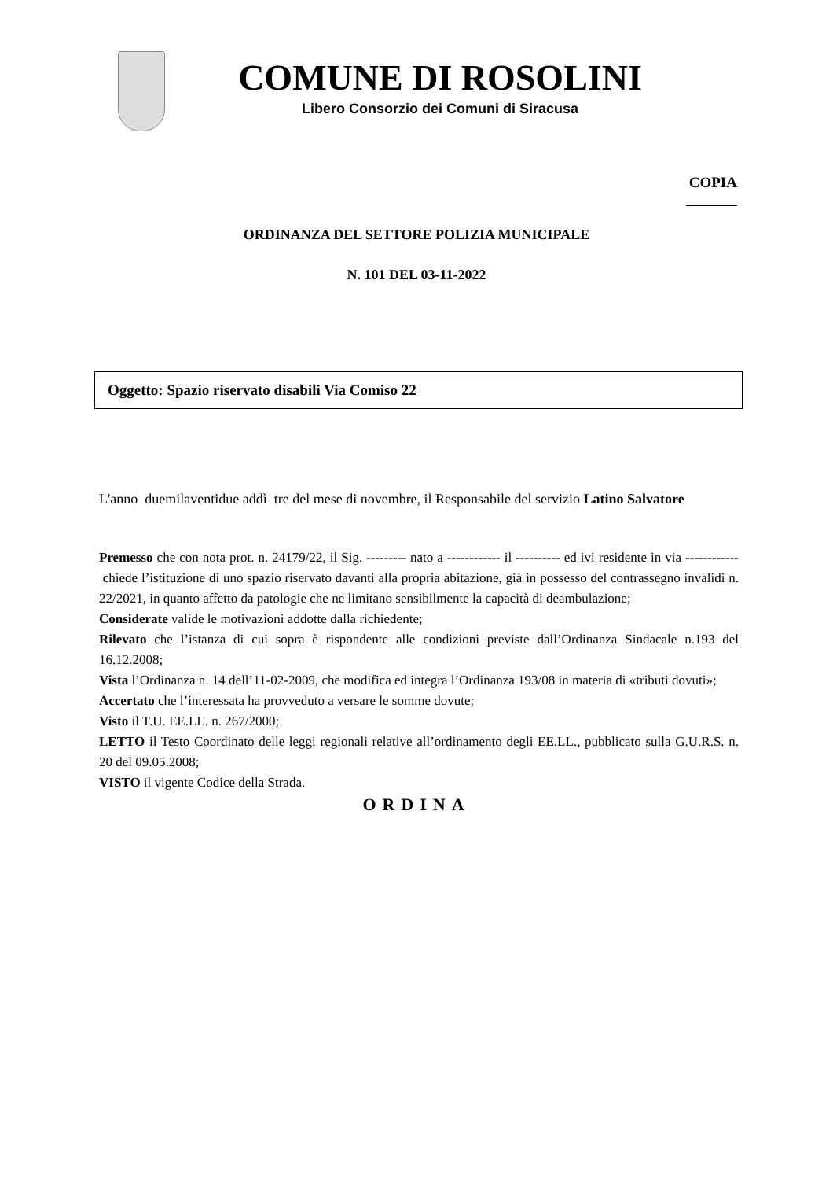COMUNE DI ROSOLINI
Libero Consorzio dei Comuni di Siracusa
COPIA
ORDINANZA DEL SETTORE POLIZIA MUNICIPALE
N. 101 DEL 03-11-2022
Oggetto: Spazio riservato disabili Via Comiso 22
L'anno duemilaventidue addì tre del mese di novembre, il Responsabile del servizio Latino Salvatore
Premesso che con nota prot. n. 24179/22, il Sig. --------- nato a ------------ il ---------- ed ivi residente in via ------------ chiede l’istituzione di uno spazio riservato davanti alla propria abitazione, già in possesso del contrassegno invalidi n. 22/2021, in quanto affetto da patologie che ne limitano sensibilmente la capacità di deambulazione;
Considerate valide le motivazioni addotte dalla richiedente;
Rilevato che l’istanza di cui sopra è rispondente alle condizioni previste dall’Ordinanza Sindacale n.193 del 16.12.2008;
Vista l’Ordinanza n. 14 dell’11-02-2009, che modifica ed integra l’Ordinanza 193/08 in materia di «tributi dovuti»;
Accertato che l’interessata ha provveduto a versare le somme dovute;
Visto il T.U. EE.LL. n. 267/2000;
LETTO il Testo Coordinato delle leggi regionali relative all’ordinamento degli EE.LL., pubblicato sulla G.U.R.S. n. 20 del 09.05.2008;
VISTO il vigente Codice della Strada.
ORDINA